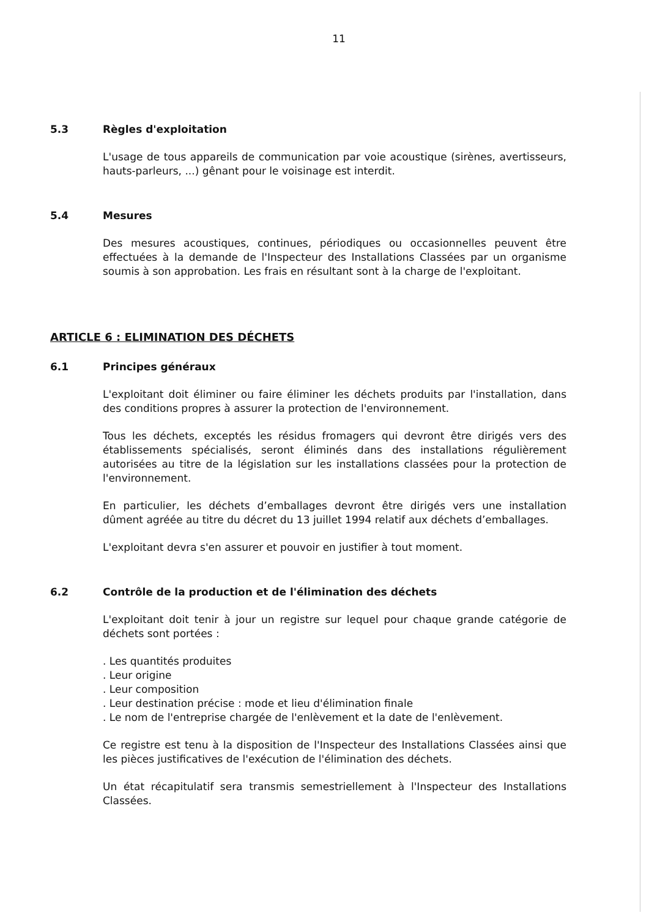11
5.3 Règles d'exploitation
L'usage de tous appareils de communication par voie acoustique (sirènes, avertisseurs, hauts-parleurs, ...) gênant pour le voisinage est interdit.
5.4 Mesures
Des mesures acoustiques, continues, périodiques ou occasionnelles peuvent être effectuées à la demande de l'Inspecteur des Installations Classées par un organisme soumis à son approbation. Les frais en résultant sont à la charge de l'exploitant.
ARTICLE 6 : ELIMINATION DES DÉCHETS
6.1 Principes généraux
L'exploitant doit éliminer ou faire éliminer les déchets produits par l'installation, dans des conditions propres à assurer la protection de l'environnement.
Tous les déchets, exceptés les résidus fromagers qui devront être dirigés vers des établissements spécialisés, seront éliminés dans des installations régulièrement autorisées au titre de la législation sur les installations classées pour la protection de l'environnement.
En particulier, les déchets d’emballages devront être dirigés vers une installation dûment agréée au titre du décret du 13 juillet 1994 relatif aux déchets d’emballages.
L'exploitant devra s'en assurer et pouvoir en justifier à tout moment.
6.2 Contrôle de la production et de l'élimination des déchets
L'exploitant doit tenir à jour un registre sur lequel pour chaque grande catégorie de déchets sont portées :
. Les quantités produites
. Leur origine
. Leur composition
. Leur destination précise : mode et lieu d'élimination finale
. Le nom de l'entreprise chargée de l'enlèvement et la date de l'enlèvement.
Ce registre est tenu à la disposition de l'Inspecteur des Installations Classées ainsi que les pièces justificatives de l'exécution de l'élimination des déchets.
Un état récapitulatif sera transmis semestriellement à l'Inspecteur des Installations Classées.